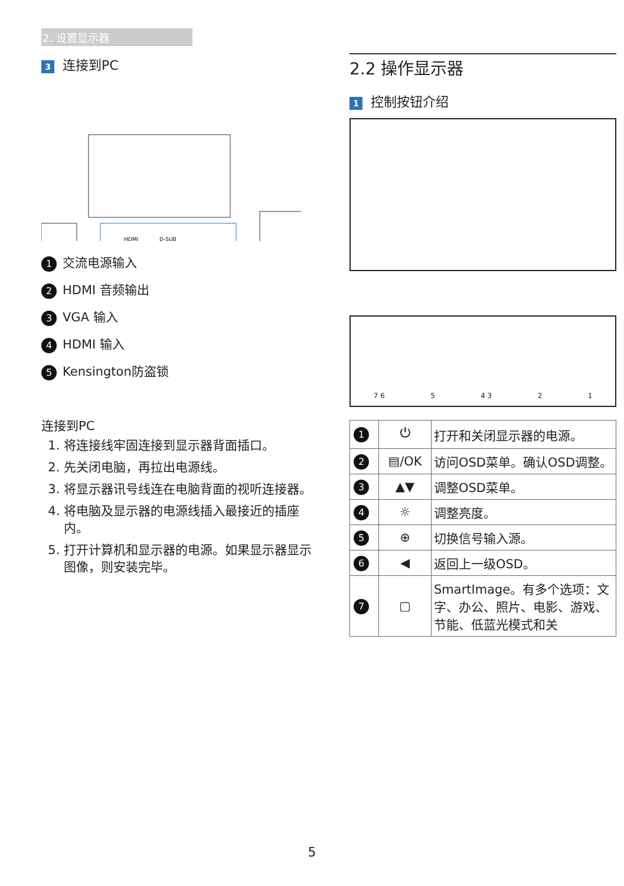2. 设置显示器
3 连接到PC
HDMI
D-SUB
1 交流电源输入
2 HDMI 音频输出
3 VGA 输入
4 HDMI 输入
5 Kensington防盗锁
连接到PC
1. 将连接线牢固连接到显示器背面插口。
2. 先关闭电脑，再拉出电源线。
3. 将显示器讯号线连在电脑背面的视听连接器。
4. 将电脑及显示器的电源线插入最接近的插座内。
5. 打开计算机和显示器的电源。如果显示器显示图像，则安装完毕。
2.2 操作显示器
1 控制按钮介绍
7 6 5 4 3 2 1
| 1 | ⏻ | 打开和关闭显示器的电源。 |
| 2 | ▤/OK | 访问OSD菜单。确认OSD调整。 |
| 3 | ▲▼ | 调整OSD菜单。 |
| 4 | ☼ | 调整亮度。 |
| 5 | ⊕ | 切换信号输入源。 |
| 6 | ◀ | 返回上一级OSD。 |
| 7 | ▢ | SmartImage。有多个选项：文字、办公、照片、电影、游戏、节能、低蓝光模式和关 |
5